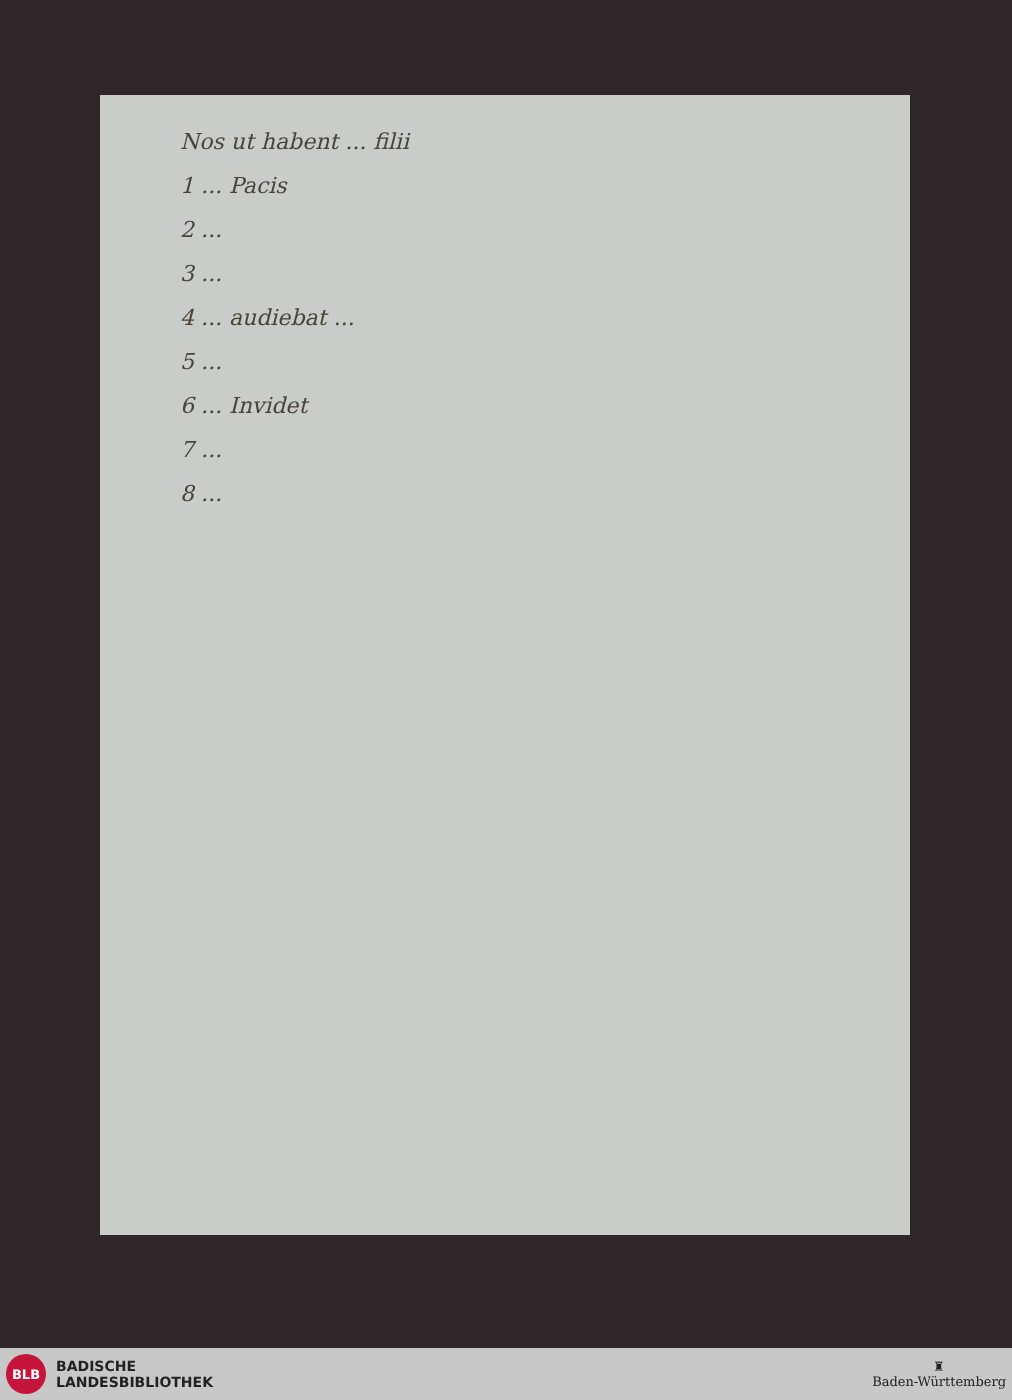Nos ut habent ... filii
1 ... Pacis
2 ...
3 ...
4 ... audiebat ...
5 ...
6 ... Invidet
7 ...
8 ...
BLB
BADISCHE
LANDESBIBLIOTHEK
♜
Baden-Württemberg